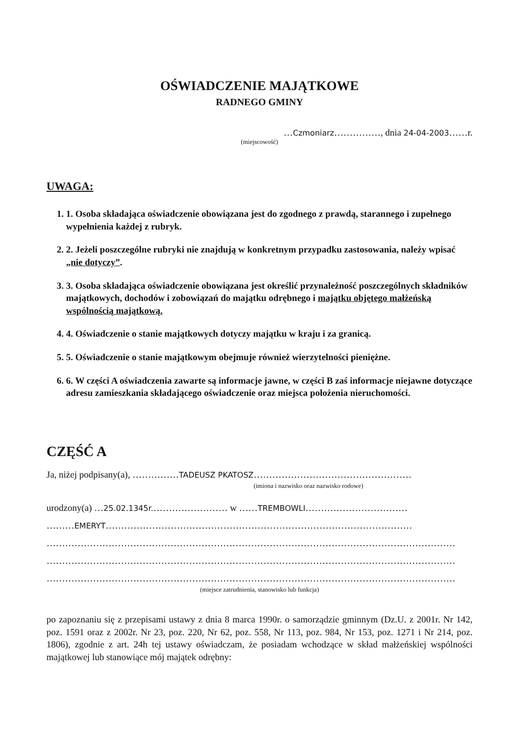OŚWIADCZENIE MAJĄTKOWE
RADNEGO GMINY
…Czmoniarz……………, dnia 24-04-2003……r.
(miejscowość)
UWAGA:
1. 1. Osoba składająca oświadczenie obowiązana jest do zgodnego z prawdą, starannego i zupełnego wypełnienia każdej z rubryk.
2. 2. Jeżeli poszczególne rubryki nie znajdują w konkretnym przypadku zastosowania, należy wpisać „nie dotyczy”.
3. 3. Osoba składająca oświadczenie obowiązana jest określić przynależność poszczególnych składników majątkowych, dochodów i zobowiązań do majątku odrębnego i majątku objętego małżeńską wspólnością majątkową.
4. 4. Oświadczenie o stanie majątkowych dotyczy majątku w kraju i za granicą.
5. 5. Oświadczenie o stanie majątkowym obejmuje również wierzytelności pieniężne.
6. 6. W części A oświadczenia zawarte są informacje jawne, w części B zaś informacje niejawne dotyczące adresu zamieszkania składającego oświadczenie oraz miejsca położenia nieruchomości.
CZĘŚĆ A
Ja, niżej podpisany(a), ……………TADEUSZ PKATOSZ……………………………………………
(imiona i nazwisko oraz nazwisko rodowe)
urodzony(a) …25.02.1345r.…………………… w ……TREMBOWLI……………………………
………EMERYT………………………………………………………………………………………
……………………………………………………………………………………………………………………
……………………………………………………………………………………………………………………
……………………………………………………………………………………………………………………
(miejsce zatrudnienia, stanowisko lub funkcja)
po zapoznaniu się z przepisami ustawy z dnia 8 marca 1990r. o samorządzie gminnym (Dz.U. z 2001r. Nr 142, poz. 1591 oraz z 2002r. Nr 23, poz. 220, Nr 62, poz. 558, Nr 113, poz. 984, Nr 153, poz. 1271 i Nr 214, poz. 1806), zgodnie z art. 24h tej ustawy oświadczam, że posiadam wchodzące w skład małżeńskiej wspólności majątkowej lub stanowiące mój majątek odrębny: